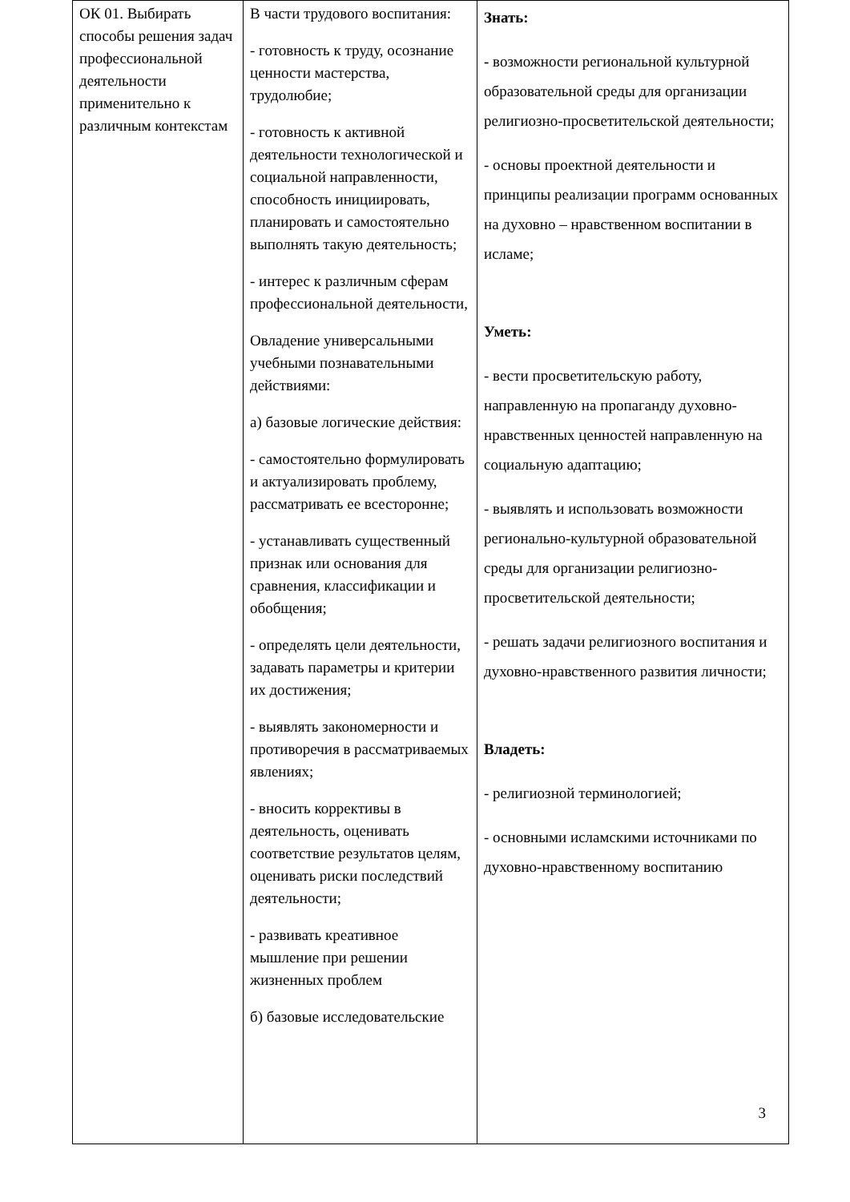| ОК 01. Выбирать способы решения задач профессиональной деятельности применительно к различным контекстам | В части трудового воспитания: - готовность к труду, осознание ценности мастерства, трудолюбие; - готовность к активной деятельности технологической и социальной направленности, способность инициировать, планировать и самостоятельно выполнять такую деятельность; - интерес к различным сферам профессиональной деятельности, Овладение универсальными учебными познавательными действиями: а) базовые логические действия: - самостоятельно формулировать и актуализировать проблему, рассматривать ее всесторонне; - устанавливать существенный признак или основания для сравнения, классификации и обобщения; - определять цели деятельности, задавать параметры и критерии их достижения; - выявлять закономерности и противоречия в рассматриваемых явлениях; - вносить коррективы в деятельность, оценивать соответствие результатов целям, оценивать риски последствий деятельности; - развивать креативное мышление при решении жизненных проблем б) базовые исследовательские | Знать: - возможности региональной культурной образовательной среды для организации религиозно-просветительской деятельности; - основы проектной деятельности и принципы реализации программ основанных на духовно – нравственном воспитании в исламе; Уметь: - вести просветительскую работу, направленную на пропаганду духовно-нравственных ценностей направленную на социальную адаптацию; - выявлять и использовать возможности регионально-культурной образовательной среды для организации религиозно-просветительской деятельности; - решать задачи религиозного воспитания и духовно-нравственного развития личности; Владеть: - религиозной терминологией; - основными исламскими источниками по духовно-нравственному воспитанию 3 |